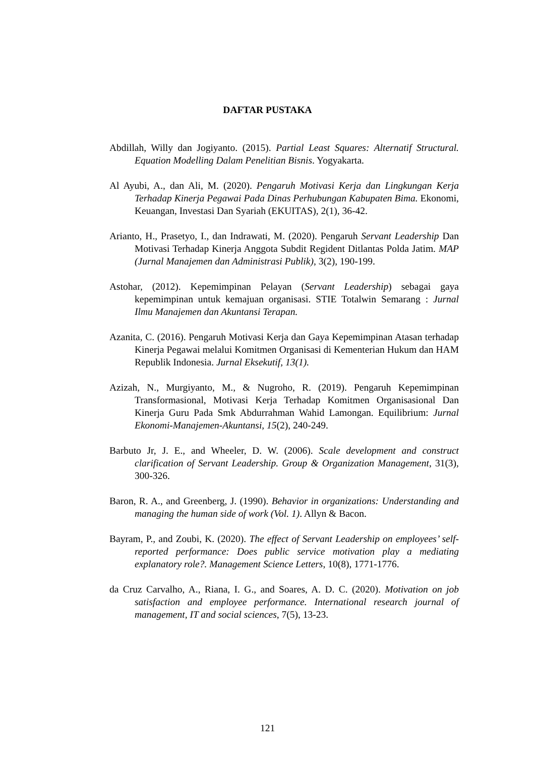DAFTAR PUSTAKA
Abdillah, Willy dan Jogiyanto. (2015). Partial Least Squares: Alternatif Structural. Equation Modelling Dalam Penelitian Bisnis. Yogyakarta.
Al Ayubi, A., dan Ali, M. (2020). Pengaruh Motivasi Kerja dan Lingkungan Kerja Terhadap Kinerja Pegawai Pada Dinas Perhubungan Kabupaten Bima. Ekonomi, Keuangan, Investasi Dan Syariah (EKUITAS), 2(1), 36-42.
Arianto, H., Prasetyo, I., dan Indrawati, M. (2020). Pengaruh Servant Leadership Dan Motivasi Terhadap Kinerja Anggota Subdit Regident Ditlantas Polda Jatim. MAP (Jurnal Manajemen dan Administrasi Publik), 3(2), 190-199.
Astohar, (2012). Kepemimpinan Pelayan (Servant Leadership) sebagai gaya kepemimpinan untuk kemajuan organisasi. STIE Totalwin Semarang : Jurnal Ilmu Manajemen dan Akuntansi Terapan.
Azanita, C. (2016). Pengaruh Motivasi Kerja dan Gaya Kepemimpinan Atasan terhadap Kinerja Pegawai melalui Komitmen Organisasi di Kementerian Hukum dan HAM Republik Indonesia. Jurnal Eksekutif, 13(1).
Azizah, N., Murgiyanto, M., & Nugroho, R. (2019). Pengaruh Kepemimpinan Transformasional, Motivasi Kerja Terhadap Komitmen Organisasional Dan Kinerja Guru Pada Smk Abdurrahman Wahid Lamongan. Equilibrium: Jurnal Ekonomi-Manajemen-Akuntansi, 15(2), 240-249.
Barbuto Jr, J. E., and Wheeler, D. W. (2006). Scale development and construct clarification of Servant Leadership. Group & Organization Management, 31(3), 300-326.
Baron, R. A., and Greenberg, J. (1990). Behavior in organizations: Understanding and managing the human side of work (Vol. 1). Allyn & Bacon.
Bayram, P., and Zoubi, K. (2020). The effect of Servant Leadership on employees’ self-reported performance: Does public service motivation play a mediating explanatory role?. Management Science Letters, 10(8), 1771-1776.
da Cruz Carvalho, A., Riana, I. G., and Soares, A. D. C. (2020). Motivation on job satisfaction and employee performance. International research journal of management, IT and social sciences, 7(5), 13-23.
121